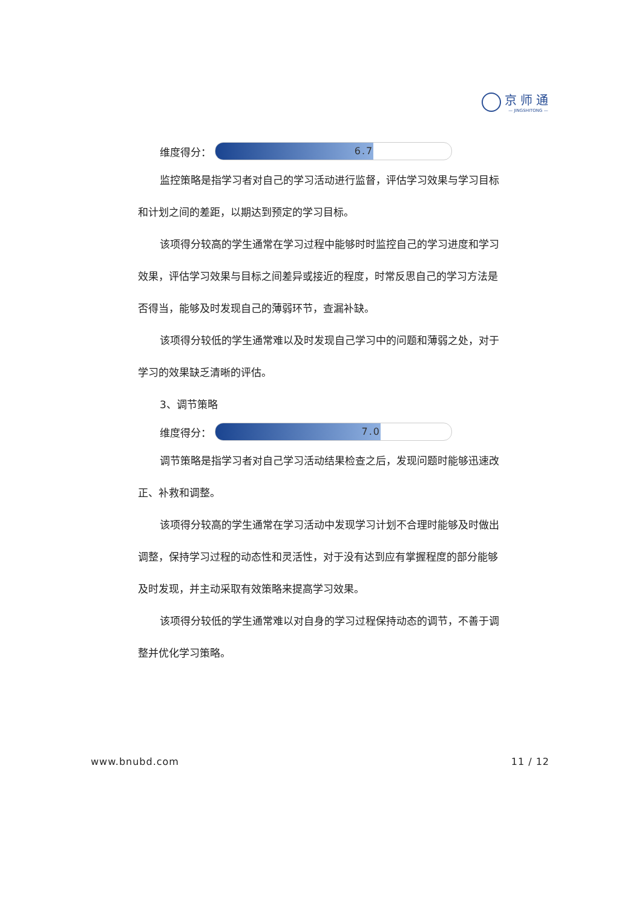京师通
— JINGSHITONG —
维度得分：
6.7
监控策略是指学习者对自己的学习活动进行监督，评估学习效果与学习目标和计划之间的差距，以期达到预定的学习目标。
该项得分较高的学生通常在学习过程中能够时时监控自己的学习进度和学习效果，评估学习效果与目标之间差异或接近的程度，时常反思自己的学习方法是否得当，能够及时发现自己的薄弱环节，查漏补缺。
该项得分较低的学生通常难以及时发现自己学习中的问题和薄弱之处，对于学习的效果缺乏清晰的评估。
3、调节策略
维度得分：
7.0
调节策略是指学习者对自己学习活动结果检查之后，发现问题时能够迅速改正、补救和调整。
该项得分较高的学生通常在学习活动中发现学习计划不合理时能够及时做出调整，保持学习过程的动态性和灵活性，对于没有达到应有掌握程度的部分能够及时发现，并主动采取有效策略来提高学习效果。
该项得分较低的学生通常难以对自身的学习过程保持动态的调节，不善于调整并优化学习策略。
www.bnubd.com 11 / 12